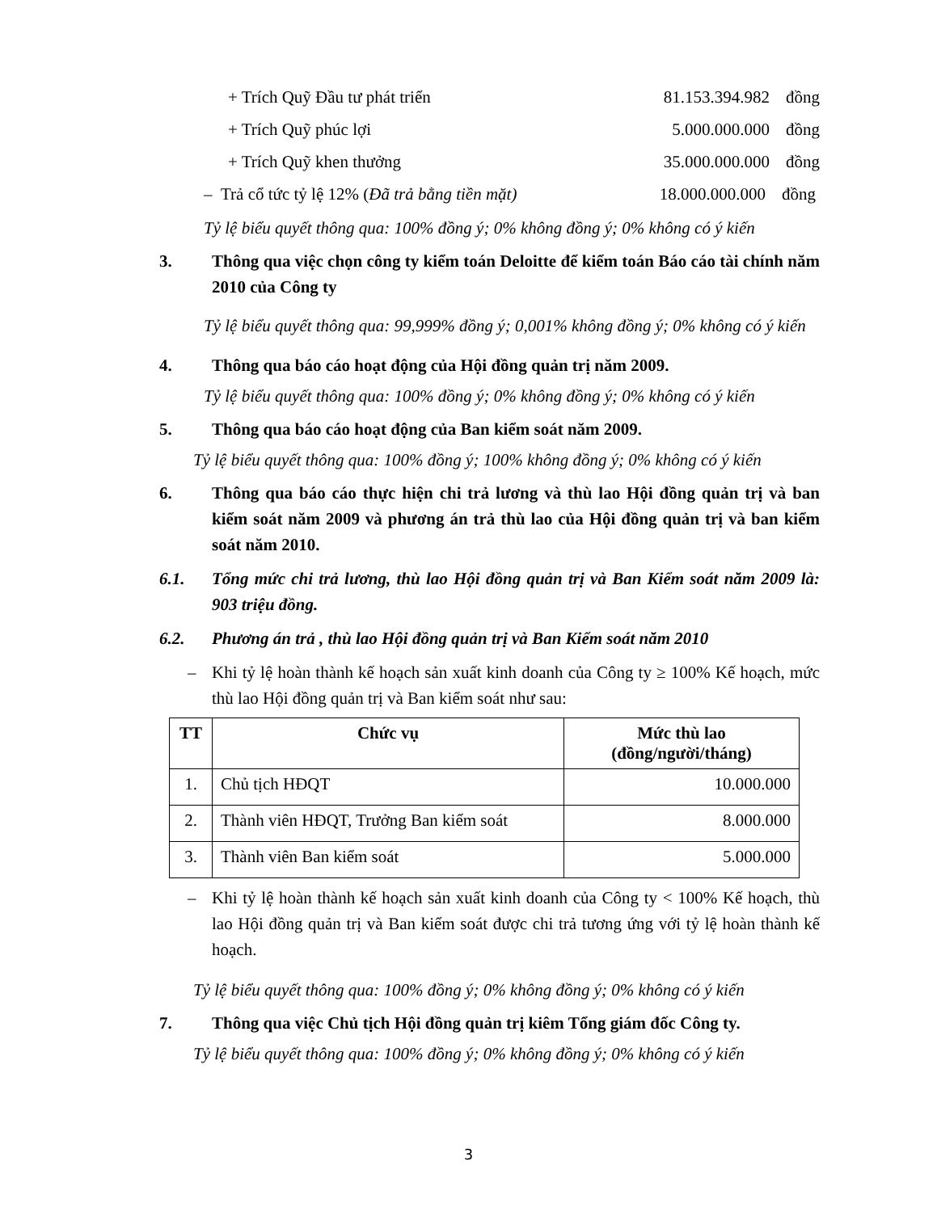+ Trích Quỹ Đầu tư phát triển 81.153.394.982 đồng
+ Trích Quỹ phúc lợi 5.000.000.000 đồng
+ Trích Quỹ khen thưởng 35.000.000.000 đồng
– Trả cổ tức tỷ lệ 12% (Đã trả bằng tiền mặt) 18.000.000.000 đồng
Tỷ lệ biểu quyết thông qua: 100% đồng ý; 0% không đồng ý; 0% không có ý kiến
3. Thông qua việc chọn công ty kiểm toán Deloitte để kiểm toán Báo cáo tài chính năm 2010 của Công ty
Tỷ lệ biểu quyết thông qua: 99,999% đồng ý; 0,001% không đồng ý; 0% không có ý kiến
4. Thông qua báo cáo hoạt động của Hội đồng quản trị năm 2009.
Tỷ lệ biểu quyết thông qua: 100% đồng ý; 0% không đồng ý; 0% không có ý kiến
5. Thông qua báo cáo hoạt động của Ban kiểm soát năm 2009.
Tỷ lệ biểu quyết thông qua: 100% đồng ý; 100% không đồng ý; 0% không có ý kiến
6. Thông qua báo cáo thực hiện chi trả lương và thù lao Hội đồng quản trị và ban kiểm soát năm 2009 và phương án trả thù lao của Hội đồng quản trị và ban kiểm soát năm 2010.
6.1. Tổng mức chi trả lương, thù lao Hội đồng quản trị và Ban Kiểm soát năm 2009 là: 903 triệu đồng.
6.2. Phương án trả , thù lao Hội đồng quản trị và Ban Kiểm soát năm 2010
– Khi tỷ lệ hoàn thành kế hoạch sản xuất kinh doanh của Công ty ≥ 100% Kế hoạch, mức thù lao Hội đồng quản trị và Ban kiểm soát như sau:
| TT | Chức vụ | Mức thù lao (đồng/người/tháng) |
| --- | --- | --- |
| 1. | Chủ tịch HĐQT | 10.000.000 |
| 2. | Thành viên HĐQT, Trưởng Ban kiểm soát | 8.000.000 |
| 3. | Thành viên Ban kiểm soát | 5.000.000 |
– Khi tỷ lệ hoàn thành kế hoạch sản xuất kinh doanh của Công ty < 100% Kế hoạch, thù lao Hội đồng quản trị và Ban kiểm soát được chi trả tương ứng với tỷ lệ hoàn thành kế hoạch.
Tỷ lệ biểu quyết thông qua: 100% đồng ý; 0% không đồng ý; 0% không có ý kiến
7. Thông qua việc Chủ tịch Hội đồng quản trị kiêm Tổng giám đốc Công ty.
Tỷ lệ biểu quyết thông qua: 100% đồng ý; 0% không đồng ý; 0% không có ý kiến
3